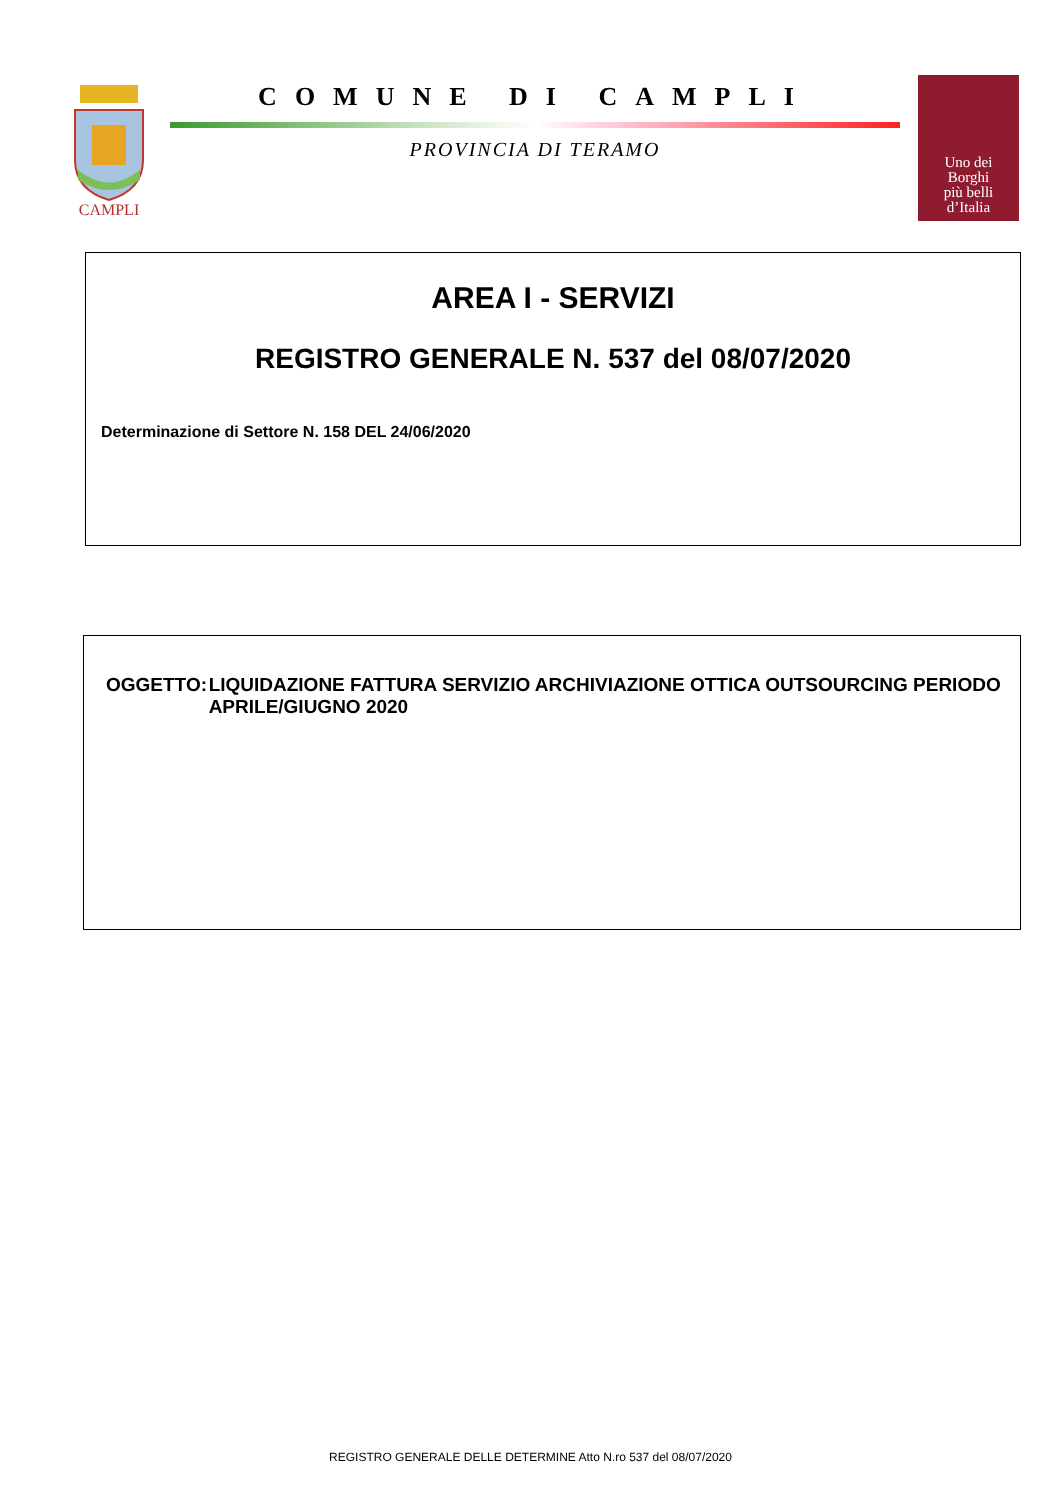CAMPLI
COMUNE DI CAMPLI
PROVINCIA DI TERAMO
Uno dei
Borghi
più belli
d’Italia
AREA I - SERVIZI
REGISTRO GENERALE N. 537 del 08/07/2020
Determinazione di Settore N. 158 DEL 24/06/2020
OGGETTO: LIQUIDAZIONE FATTURA SERVIZIO ARCHIVIAZIONE OTTICA OUTSOURCING PERIODO APRILE/GIUGNO 2020
REGISTRO GENERALE DELLE DETERMINE Atto N.ro 537 del 08/07/2020